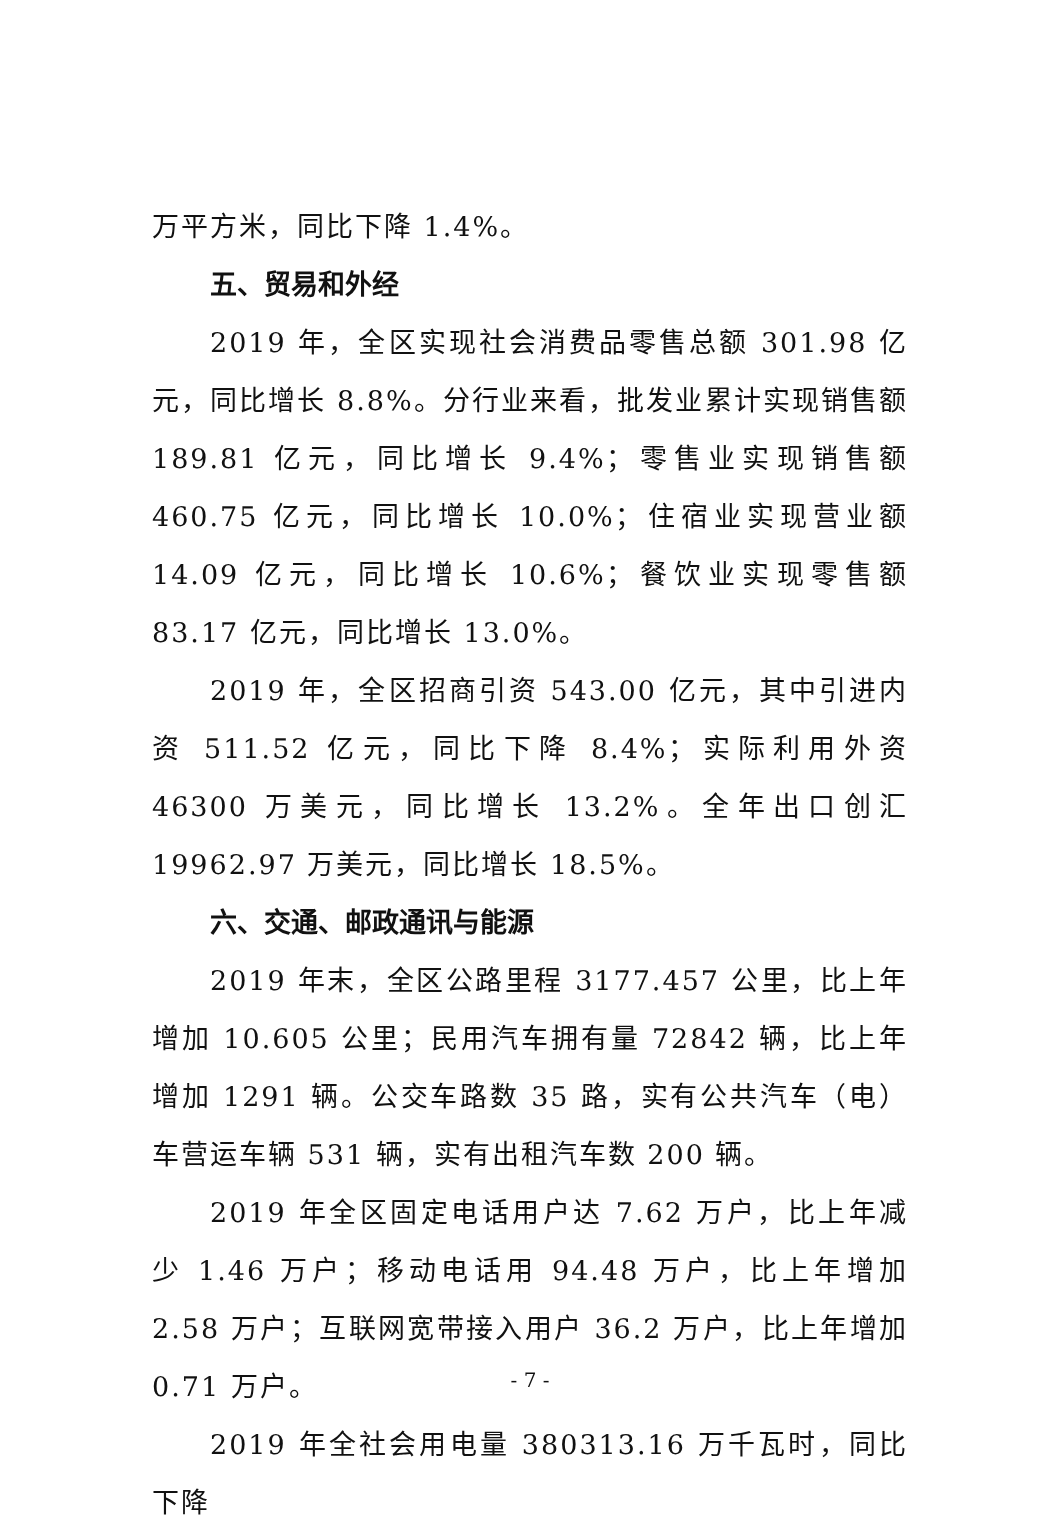万平方米，同比下降 1.4%。
五、贸易和外经
2019 年，全区实现社会消费品零售总额 301.98 亿元，同比增长 8.8%。分行业来看，批发业累计实现销售额 189.81 亿元，同比增长 9.4%；零售业实现销售额 460.75 亿元，同比增长 10.0%；住宿业实现营业额 14.09 亿元，同比增长 10.6%；餐饮业实现零售额 83.17 亿元，同比增长 13.0%。
2019 年，全区招商引资 543.00 亿元，其中引进内资 511.52 亿元，同比下降 8.4%；实际利用外资 46300 万美元，同比增长 13.2%。全年出口创汇 19962.97 万美元，同比增长 18.5%。
六、交通、邮政通讯与能源
2019 年末，全区公路里程 3177.457 公里，比上年增加 10.605 公里；民用汽车拥有量 72842 辆，比上年增加 1291 辆。公交车路数 35 路，实有公共汽车（电）车营运车辆 531 辆，实有出租汽车数 200 辆。
2019 年全区固定电话用户达 7.62 万户，比上年减少 1.46 万户；移动电话用 94.48 万户，比上年增加 2.58 万户；互联网宽带接入用户 36.2 万户，比上年增加 0.71 万户。
2019 年全社会用电量 380313.16 万千瓦时，同比下降
- 7 -